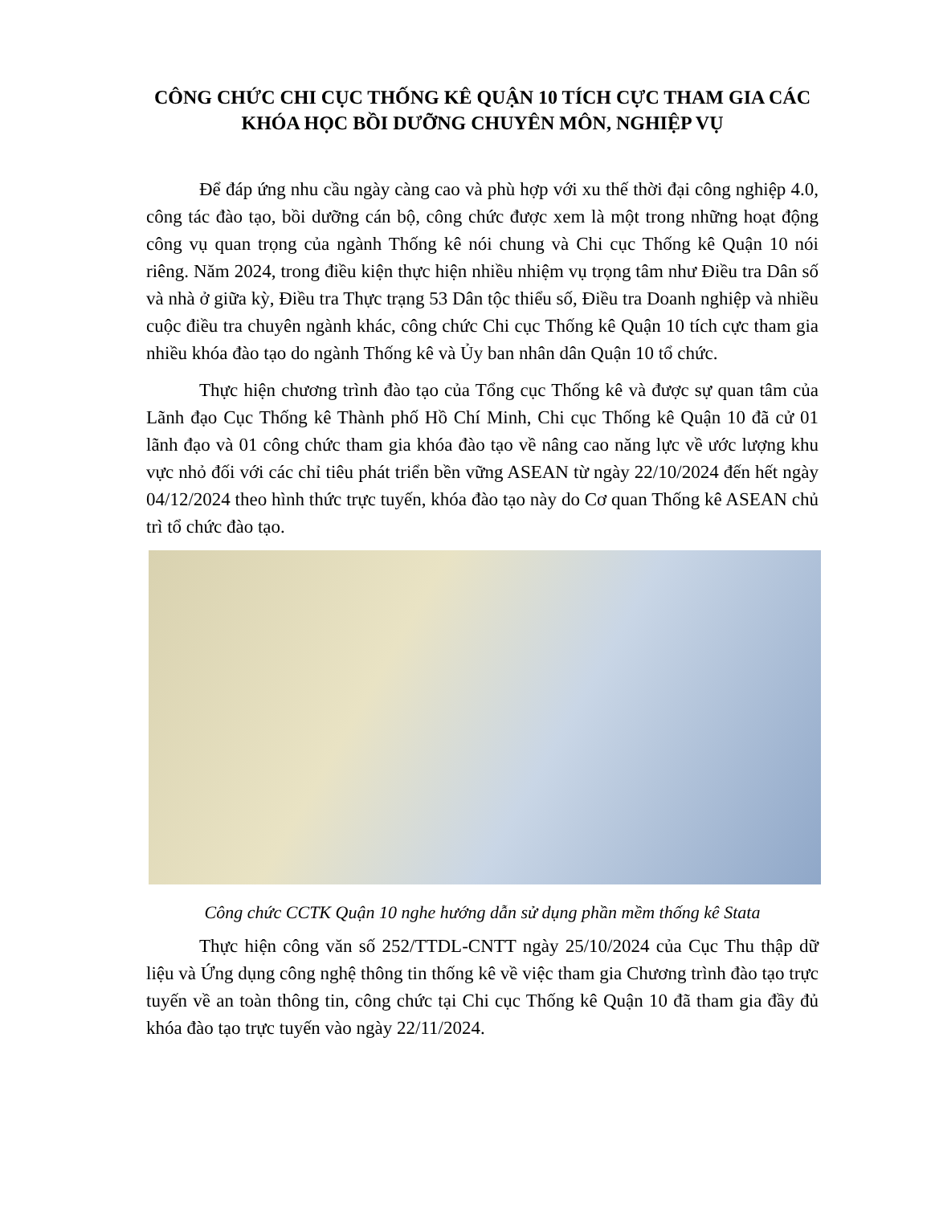CÔNG CHỨC CHI CỤC THỐNG KÊ QUẬN 10 TÍCH CỰC THAM GIA CÁC KHÓA HỌC BỒI DƯỠNG CHUYÊN MÔN, NGHIỆP VỤ
Để đáp ứng nhu cầu ngày càng cao và phù hợp với xu thế thời đại công nghiệp 4.0, công tác đào tạo, bồi dưỡng cán bộ, công chức được xem là một trong những hoạt động công vụ quan trọng của ngành Thống kê nói chung và Chi cục Thống kê Quận 10 nói riêng. Năm 2024, trong điều kiện thực hiện nhiều nhiệm vụ trọng tâm như Điều tra Dân số và nhà ở giữa kỳ, Điều tra Thực trạng 53 Dân tộc thiểu số, Điều tra Doanh nghiệp và nhiều cuộc điều tra chuyên ngành khác, công chức Chi cục Thống kê Quận 10 tích cực tham gia nhiều khóa đào tạo do ngành Thống kê và Ủy ban nhân dân Quận 10 tổ chức.
Thực hiện chương trình đào tạo của Tổng cục Thống kê và được sự quan tâm của Lãnh đạo Cục Thống kê Thành phố Hồ Chí Minh, Chi cục Thống kê Quận 10 đã cử 01 lãnh đạo và 01 công chức tham gia khóa đào tạo về nâng cao năng lực về ước lượng khu vực nhỏ đối với các chỉ tiêu phát triển bền vững ASEAN từ ngày 22/10/2024 đến hết ngày 04/12/2024 theo hình thức trực tuyến, khóa đào tạo này do Cơ quan Thống kê ASEAN chủ trì tổ chức đào tạo.
Công chức CCTK Quận 10 nghe hướng dẫn sử dụng phần mềm thống kê Stata
Thực hiện công văn số 252/TTDL-CNTT ngày 25/10/2024 của Cục Thu thập dữ liệu và Ứng dụng công nghệ thông tin thống kê về việc tham gia Chương trình đào tạo trực tuyến về an toàn thông tin, công chức tại Chi cục Thống kê Quận 10 đã tham gia đầy đủ khóa đào tạo trực tuyến vào ngày 22/11/2024.